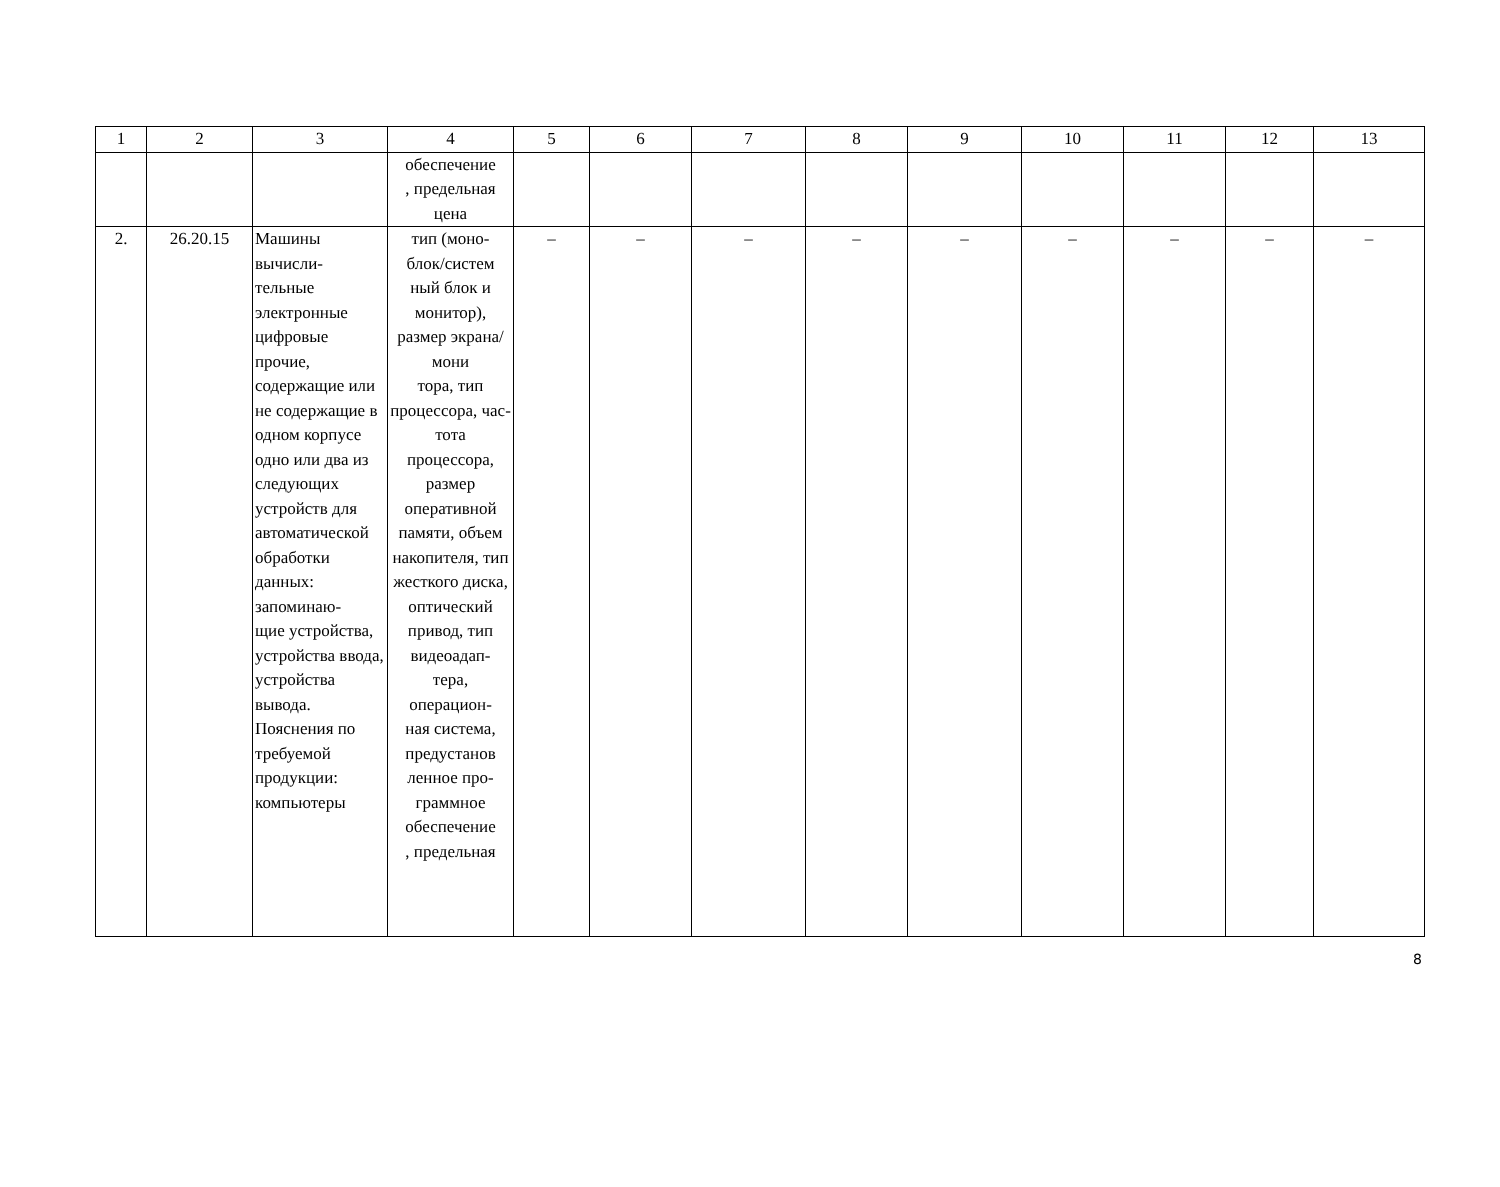| 1 | 2 | 3 | 4 | 5 | 6 | 7 | 8 | 9 | 10 | 11 | 12 | 13 |
| | | | обеспечение , предельная цена | | | | | | | | | |
| 2. | 26.20.15 | Машины вычисли- тельные электронные цифровые прочие, содержащие или не содержащие в одном корпусе одно или два из следующих устройств для автоматической обработки данных: запоминаю- щие устройства, устройства ввода, устройства вывода. Пояснения по требуемой продукции: компьютеры | тип (моно- блок/систем ный блок и монитор), размер экрана/мони тора, тип процессора, час-тота процессора, размер оперативной памяти, объем накопителя, тип жесткого диска, оптический привод, тип видеоадап- тера, операцион- ная система, предустанов ленное про- граммное обеспечение , предельная | – | – | – | – | – | – | – | – | – |
8